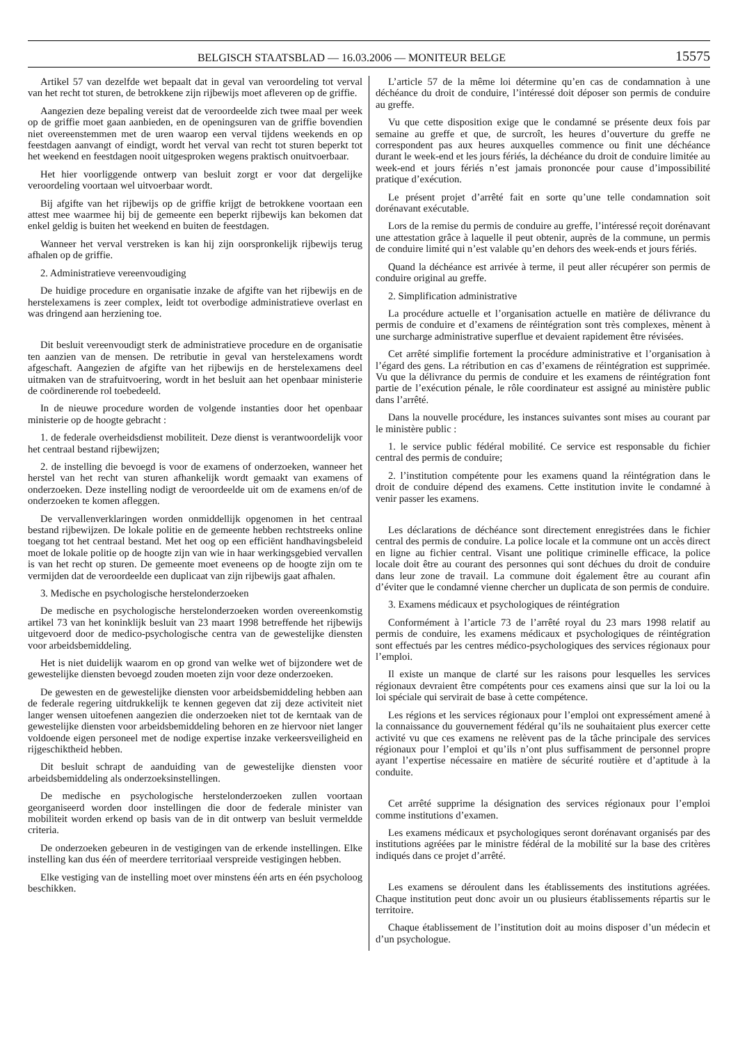BELGISCH STAATSBLAD — 16.03.2006 — MONITEUR BELGE 15575
Artikel 57 van dezelfde wet bepaalt dat in geval van veroordeling tot verval van het recht tot sturen, de betrokkene zijn rijbewijs moet afleveren op de griffie.
Aangezien deze bepaling vereist dat de veroordeelde zich twee maal per week op de griffie moet gaan aanbieden, en de openingsuren van de griffie bovendien niet overeenstemmen met de uren waarop een verval tijdens weekends en op feestdagen aanvangt of eindigt, wordt het verval van recht tot sturen beperkt tot het weekend en feestdagen nooit uitgesproken wegens praktisch onuitvoerbaar.
Het hier voorliggende ontwerp van besluit zorgt er voor dat dergelijke veroordeling voortaan wel uitvoerbaar wordt.
Bij afgifte van het rijbewijs op de griffie krijgt de betrokkene voortaan een attest mee waarmee hij bij de gemeente een beperkt rijbewijs kan bekomen dat enkel geldig is buiten het weekend en buiten de feestdagen.
Wanneer het verval verstreken is kan hij zijn oorspronkelijk rijbewijs terug afhalen op de griffie.
2. Administratieve vereenvoudiging
De huidige procedure en organisatie inzake de afgifte van het rijbewijs en de herstelexamens is zeer complex, leidt tot overbodige administratieve overlast en was dringend aan herziening toe.
Dit besluit vereenvoudigt sterk de administratieve procedure en de organisatie ten aanzien van de mensen. De retributie in geval van herstelexamens wordt afgeschaft. Aangezien de afgifte van het rijbewijs en de herstelexamens deel uitmaken van de strafuitvoering, wordt in het besluit aan het openbaar ministerie de coördinerende rol toebedeeld.
In de nieuwe procedure worden de volgende instanties door het openbaar ministerie op de hoogte gebracht :
1. de federale overheidsdienst mobiliteit. Deze dienst is verantwoordelijk voor het centraal bestand rijbewijzen;
2. de instelling die bevoegd is voor de examens of onderzoeken, wanneer het herstel van het recht van sturen afhankelijk wordt gemaakt van examens of onderzoeken. Deze instelling nodigt de veroordeelde uit om de examens en/of de onderzoeken te komen afleggen.
De vervallenverklaringen worden onmiddellijk opgenomen in het centraal bestand rijbewijzen. De lokale politie en de gemeente hebben rechtstreeks online toegang tot het centraal bestand. Met het oog op een efficiënt handhavingsbeleid moet de lokale politie op de hoogte zijn van wie in haar werkingsgebied vervallen is van het recht op sturen. De gemeente moet eveneens op de hoogte zijn om te vermijden dat de veroordeelde een duplicaat van zijn rijbewijs gaat afhalen.
3. Medische en psychologische herstelonderzoeken
De medische en psychologische herstelonderzoeken worden overeenkomstig artikel 73 van het koninklijk besluit van 23 maart 1998 betreffende het rijbewijs uitgevoerd door de medico-psychologische centra van de gewestelijke diensten voor arbeidsbemiddeling.
Het is niet duidelijk waarom en op grond van welke wet of bijzondere wet de gewestelijke diensten bevoegd zouden moeten zijn voor deze onderzoeken.
De gewesten en de gewestelijke diensten voor arbeidsbemiddeling hebben aan de federale regering uitdrukkelijk te kennen gegeven dat zij deze activiteit niet langer wensen uitoefenen aangezien die onderzoeken niet tot de kerntaak van de gewestelijke diensten voor arbeidsbemiddeling behoren en ze hiervoor niet langer voldoende eigen personeel met de nodige expertise inzake verkeersveiligheid en rijgeschiktheid hebben.
Dit besluit schrapt de aanduiding van de gewestelijke diensten voor arbeidsbemiddeling als onderzoeksinstellingen.
De medische en psychologische herstelonderzoeken zullen voortaan georganiseerd worden door instellingen die door de federale minister van mobiliteit worden erkend op basis van de in dit ontwerp van besluit vermeldde criteria.
De onderzoeken gebeuren in de vestigingen van de erkende instellingen. Elke instelling kan dus één of meerdere territoriaal verspreide vestigingen hebben.
Elke vestiging van de instelling moet over minstens één arts en één psycholoog beschikken.
L’article 57 de la même loi détermine qu’en cas de condamnation à une déchéance du droit de conduire, l’intéressé doit déposer son permis de conduire au greffe.
Vu que cette disposition exige que le condamné se présente deux fois par semaine au greffe et que, de surcroît, les heures d’ouverture du greffe ne correspondent pas aux heures auxquelles commence ou finit une déchéance durant le week-end et les jours fériés, la déchéance du droit de conduire limitée au week-end et jours fériés n’est jamais prononcée pour cause d’impossibilité pratique d’exécution.
Le présent projet d’arrêté fait en sorte qu’une telle condamnation soit dorénavant exécutable.
Lors de la remise du permis de conduire au greffe, l’intéressé reçoit dorénavant une attestation grâce à laquelle il peut obtenir, auprès de la commune, un permis de conduire limité qui n’est valable qu’en dehors des week-ends et jours fériés.
Quand la déchéance est arrivée à terme, il peut aller récupérer son permis de conduire original au greffe.
2. Simplification administrative
La procédure actuelle et l’organisation actuelle en matière de délivrance du permis de conduire et d’examens de réintégration sont très complexes, mènent à une surcharge administrative superflue et devaient rapidement être révisées.
Cet arrêté simplifie fortement la procédure administrative et l’organisation à l’égard des gens. La rétribution en cas d’examens de réintégration est supprimée. Vu que la délivrance du permis de conduire et les examens de réintégration font partie de l’exécution pénale, le rôle coordinateur est assigné au ministère public dans l’arrêté.
Dans la nouvelle procédure, les instances suivantes sont mises au courant par le ministère public :
1. le service public fédéral mobilité. Ce service est responsable du fichier central des permis de conduire;
2. l’institution compétente pour les examens quand la réintégration dans le droit de conduire dépend des examens. Cette institution invite le condamné à venir passer les examens.
Les déclarations de déchéance sont directement enregistrées dans le fichier central des permis de conduire. La police locale et la commune ont un accès direct en ligne au fichier central. Visant une politique criminelle efficace, la police locale doit être au courant des personnes qui sont déchues du droit de conduire dans leur zone de travail. La commune doit également être au courant afin d’éviter que le condamné vienne chercher un duplicata de son permis de conduire.
3. Examens médicaux et psychologiques de réintégration
Conformément à l’article 73 de l’arrêté royal du 23 mars 1998 relatif au permis de conduire, les examens médicaux et psychologiques de réintégration sont effectués par les centres médico-psychologiques des services régionaux pour l’emploi.
Il existe un manque de clarté sur les raisons pour lesquelles les services régionaux devraient être compétents pour ces examens ainsi que sur la loi ou la loi spéciale qui servirait de base à cette compétence.
Les régions et les services régionaux pour l’emploi ont expressément amené à la connaissance du gouvernement fédéral qu’ils ne souhaitaient plus exercer cette activité vu que ces examens ne relèvent pas de la tâche principale des services régionaux pour l’emploi et qu’ils n’ont plus suffisamment de personnel propre ayant l’expertise nécessaire en matière de sécurité routière et d’aptitude à la conduite.
Cet arrêté supprime la désignation des services régionaux pour l’emploi comme institutions d’examen.
Les examens médicaux et psychologiques seront dorénavant organisés par des institutions agréées par le ministre fédéral de la mobilité sur la base des critères indiqués dans ce projet d’arrêté.
Les examens se déroulent dans les établissements des institutions agréées. Chaque institution peut donc avoir un ou plusieurs établissements répartis sur le territoire.
Chaque établissement de l’institution doit au moins disposer d’un médecin et d’un psychologue.